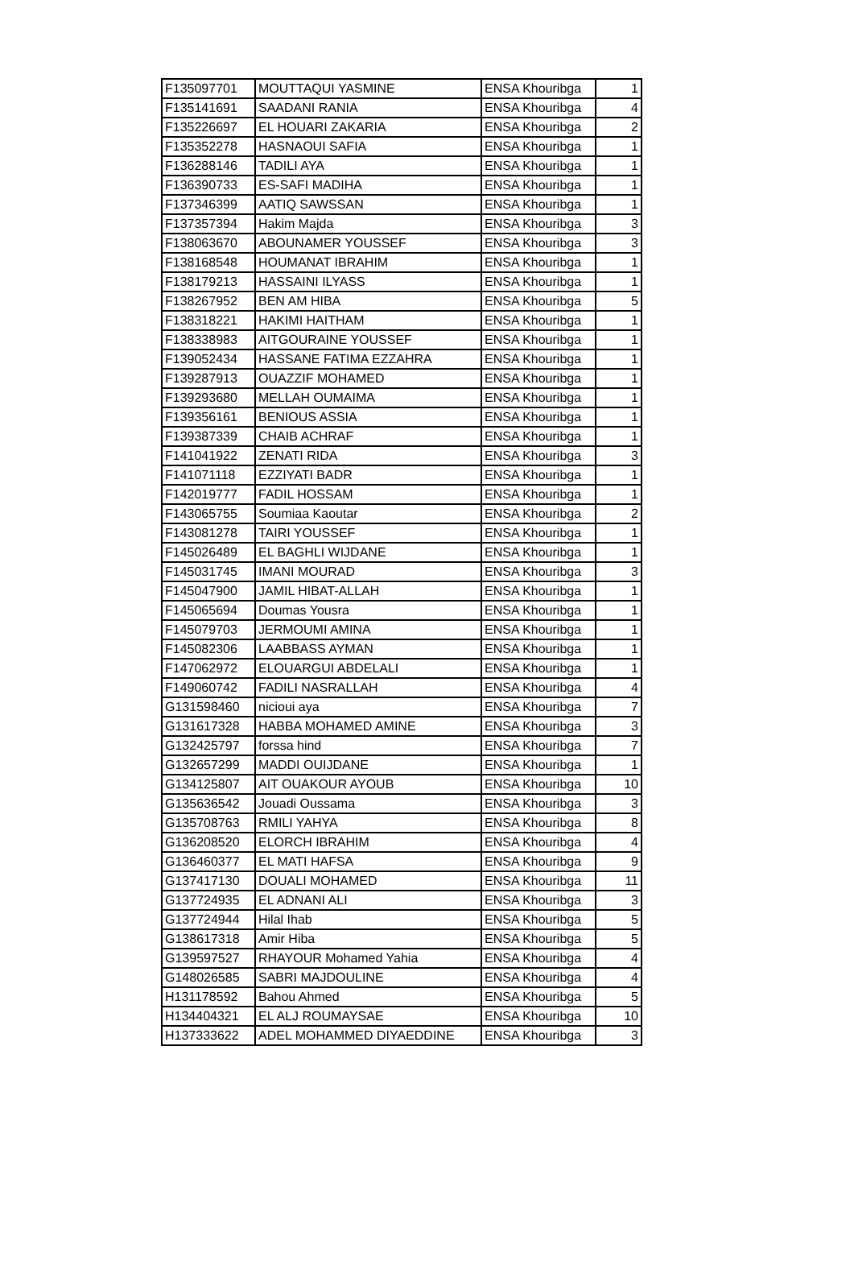| F135097701 | MOUTTAQUI YASMINE | ENSA Khouribga | 1 |
| F135141691 | SAADANI RANIA | ENSA Khouribga | 4 |
| F135226697 | EL HOUARI ZAKARIA | ENSA Khouribga | 2 |
| F135352278 | HASNAOUI SAFIA | ENSA Khouribga | 1 |
| F136288146 | TADILI AYA | ENSA Khouribga | 1 |
| F136390733 | ES-SAFI MADIHA | ENSA Khouribga | 1 |
| F137346399 | AATIQ SAWSSAN | ENSA Khouribga | 1 |
| F137357394 | Hakim Majda | ENSA Khouribga | 3 |
| F138063670 | ABOUNAMER YOUSSEF | ENSA Khouribga | 3 |
| F138168548 | HOUMANAT IBRAHIM | ENSA Khouribga | 1 |
| F138179213 | HASSAINI ILYASS | ENSA Khouribga | 1 |
| F138267952 | BEN AM HIBA | ENSA Khouribga | 5 |
| F138318221 | HAKIMI HAITHAM | ENSA Khouribga | 1 |
| F138338983 | AITGOURAINE YOUSSEF | ENSA Khouribga | 1 |
| F139052434 | HASSANE FATIMA EZZAHRA | ENSA Khouribga | 1 |
| F139287913 | OUAZZIF MOHAMED | ENSA Khouribga | 1 |
| F139293680 | MELLAH OUMAIMA | ENSA Khouribga | 1 |
| F139356161 | BENIOUS ASSIA | ENSA Khouribga | 1 |
| F139387339 | CHAIB ACHRAF | ENSA Khouribga | 1 |
| F141041922 | ZENATI RIDA | ENSA Khouribga | 3 |
| F141071118 | EZZIYATI BADR | ENSA Khouribga | 1 |
| F142019777 | FADIL HOSSAM | ENSA Khouribga | 1 |
| F143065755 | Soumiaa Kaoutar | ENSA Khouribga | 2 |
| F143081278 | TAIRI YOUSSEF | ENSA Khouribga | 1 |
| F145026489 | EL BAGHLI WIJDANE | ENSA Khouribga | 1 |
| F145031745 | IMANI MOURAD | ENSA Khouribga | 3 |
| F145047900 | JAMIL HIBAT-ALLAH | ENSA Khouribga | 1 |
| F145065694 | Doumas Yousra | ENSA Khouribga | 1 |
| F145079703 | JERMOUMI AMINA | ENSA Khouribga | 1 |
| F145082306 | LAABBASS AYMAN | ENSA Khouribga | 1 |
| F147062972 | ELOUARGUI ABDELALI | ENSA Khouribga | 1 |
| F149060742 | FADILI NASRALLAH | ENSA Khouribga | 4 |
| G131598460 | nicioui aya | ENSA Khouribga | 7 |
| G131617328 | HABBA MOHAMED AMINE | ENSA Khouribga | 3 |
| G132425797 | forssa hind | ENSA Khouribga | 7 |
| G132657299 | MADDI OUIJDANE | ENSA Khouribga | 1 |
| G134125807 | AIT OUAKOUR AYOUB | ENSA Khouribga | 10 |
| G135636542 | Jouadi Oussama | ENSA Khouribga | 3 |
| G135708763 | RMILI YAHYA | ENSA Khouribga | 8 |
| G136208520 | ELORCH IBRAHIM | ENSA Khouribga | 4 |
| G136460377 | EL MATI HAFSA | ENSA Khouribga | 9 |
| G137417130 | DOUALI MOHAMED | ENSA Khouribga | 11 |
| G137724935 | EL ADNANI ALI | ENSA Khouribga | 3 |
| G137724944 | Hilal Ihab | ENSA Khouribga | 5 |
| G138617318 | Amir Hiba | ENSA Khouribga | 5 |
| G139597527 | RHAYOUR Mohamed Yahia | ENSA Khouribga | 4 |
| G148026585 | SABRI MAJDOULINE | ENSA Khouribga | 4 |
| H131178592 | Bahou Ahmed | ENSA Khouribga | 5 |
| H134404321 | EL ALJ ROUMAYSAE | ENSA Khouribga | 10 |
| H137333622 | ADEL MOHAMMED DIYAEDDINE | ENSA Khouribga | 3 |